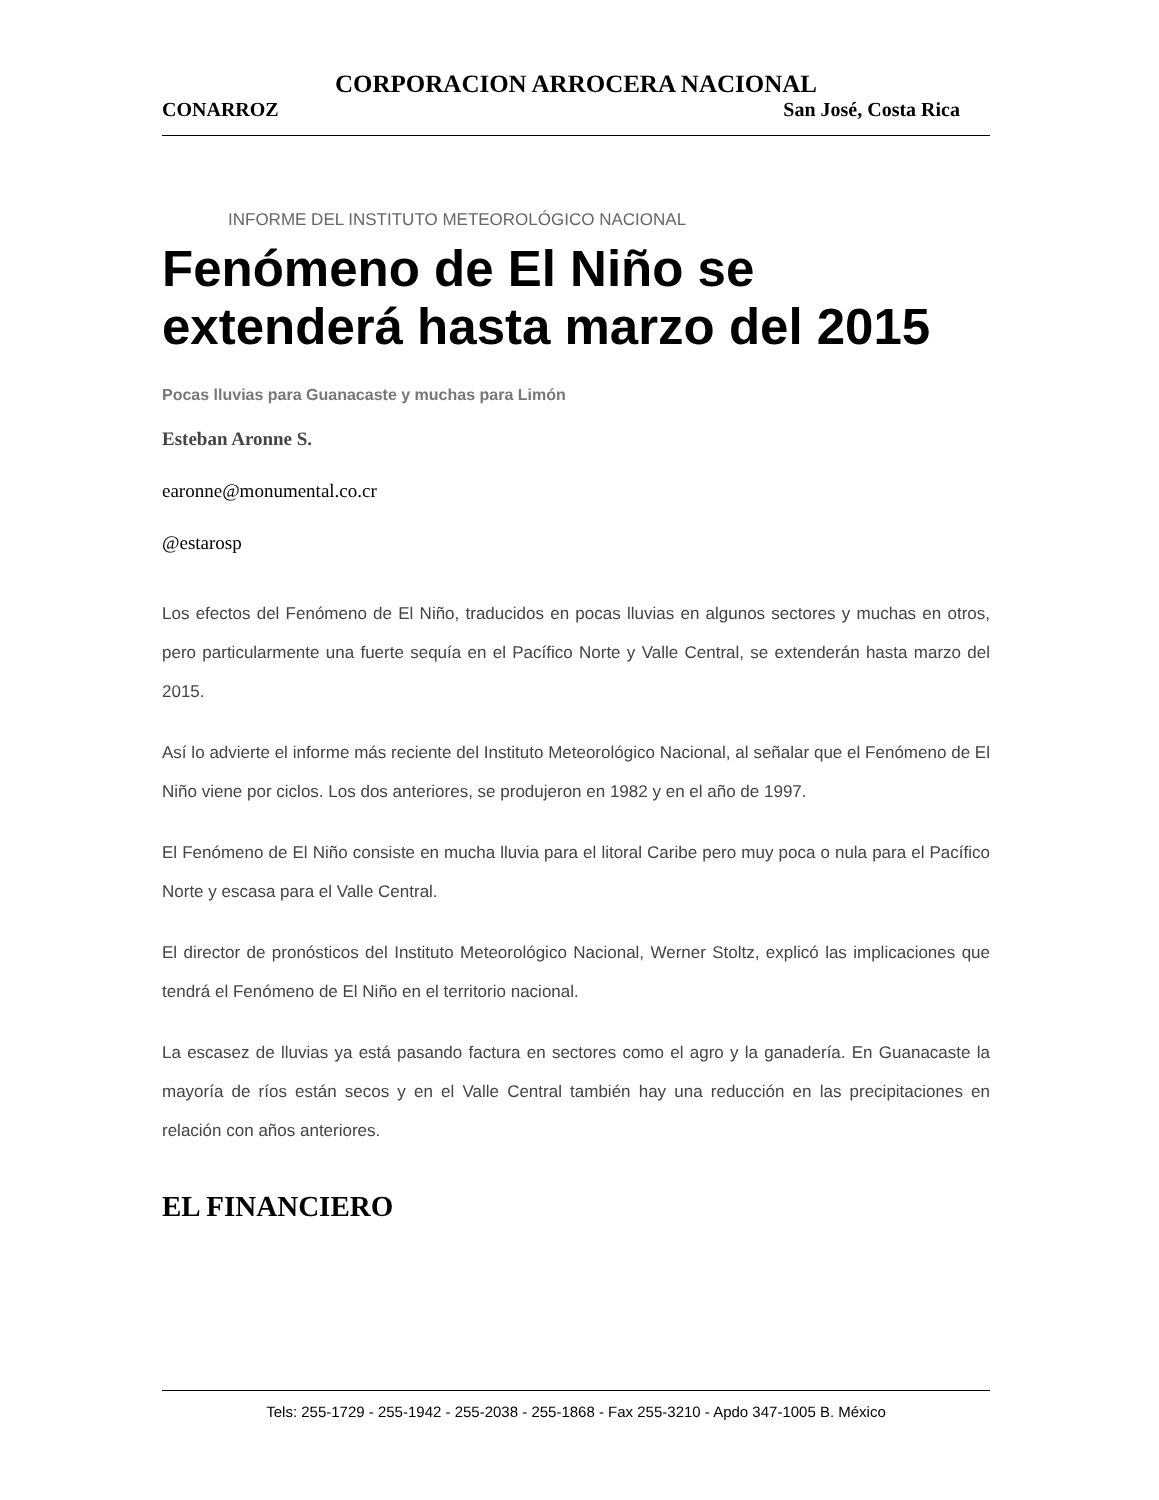CORPORACION ARROCERA NACIONAL
CONARROZ San José, Costa Rica
INFORME DEL INSTITUTO METEOROLÓGICO NACIONAL
Fenómeno de El Niño se extenderá hasta marzo del 2015
Pocas lluvias para Guanacaste y muchas para Limón
Esteban Aronne S.
earonne@monumental.co.cr
@estarosp
Los efectos del Fenómeno de El Niño, traducidos en pocas lluvias en algunos sectores y muchas en otros, pero particularmente una fuerte sequía en el Pacífico Norte y Valle Central, se extenderán hasta marzo del 2015.
Así lo advierte el informe más reciente del Instituto Meteorológico Nacional, al señalar que el Fenómeno de El Niño viene por ciclos. Los dos anteriores, se produjeron en 1982 y en el año de 1997.
El Fenómeno de El Niño consiste en mucha lluvia para el litoral Caribe pero muy poca o nula para el Pacífico Norte y escasa para el Valle Central.
El director de pronósticos del Instituto Meteorológico Nacional, Werner Stoltz, explicó las implicaciones que tendrá el Fenómeno de El Niño en el territorio nacional.
La escasez de lluvias ya está pasando factura en sectores como el agro y la ganadería. En Guanacaste la mayoría de ríos están secos y en el Valle Central también hay una reducción en las precipitaciones en relación con años anteriores.
EL FINANCIERO
Tels: 255-1729 - 255-1942 - 255-2038 - 255-1868 - Fax 255-3210 - Apdo 347-1005 B. México